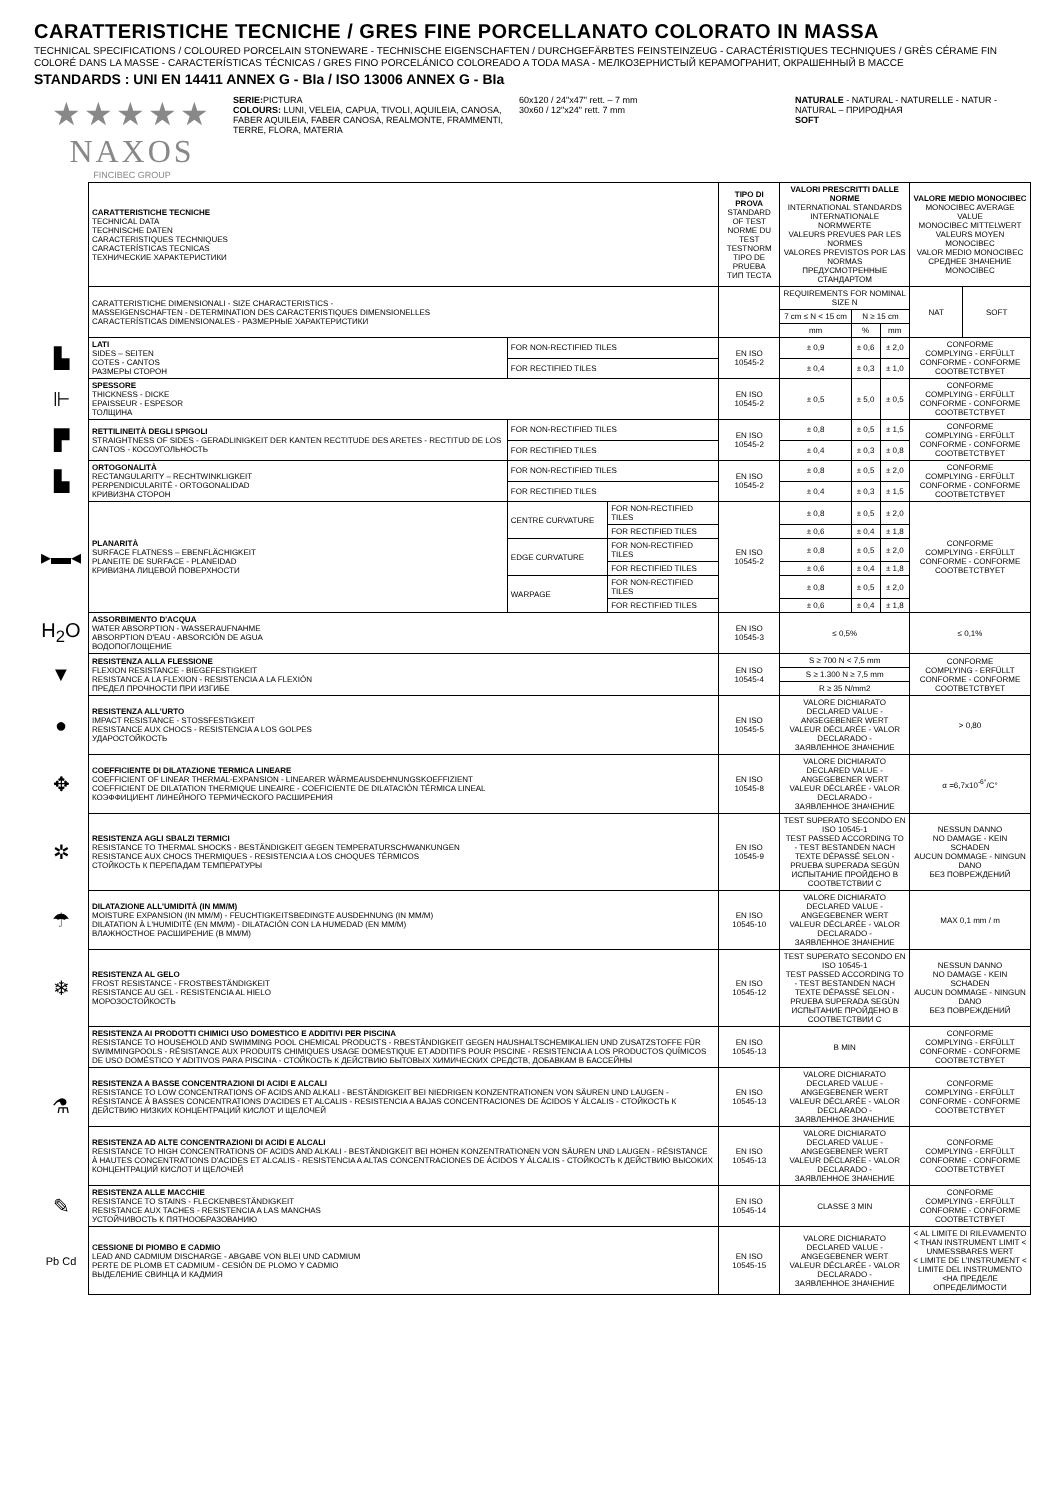CARATTERISTICHE TECNICHE / GRES FINE PORCELLANATO COLORATO IN MASSA
TECHNICAL SPECIFICATIONS / COLOURED PORCELAIN STONEWARE - TECHNISCHE EIGENSCHAFTEN / DURCHGEFÄRBTES FEINSTEINZEUG - CARACTÉRISTIQUES TECHNIQUES / GRÈS CÉRAME FIN COLORÉ DANS LA MASSE - CARACTERÍSTICAS TÉCNICAS / GRES FINO PORCELÁNICO COLOREADO A TODA MASA - МЕЛКОЗЕРНИСТЫЙ КЕРАМОГРАНИТ, ОКРАШЕННЫЙ В МАССЕ
STANDARDS : UNI EN 14411 ANNEX G - BIa / ISO 13006 ANNEX G - BIa
| ★★★★★ NAXOS FINCIBEC GROUP | SERIE: PICTURA COLOURS: LUNI, VELEIA, CAPUA, TIVOLI, AQUILEIA, CANOSA, FABER AQUILEIA, FABER CANOSA, REALMONTE, FRAMMENTI, TERRE, FLORA, MATERIA | 60x120 / 24"x47" rett. – 7 mm 30x60 / 12"x24" rett. 7 mm | NATURALE - NATURAL - NATURELLE - NATUR - NATURAL – ПРИРОДНАЯ SOFT |
| | CARATTERISTICHE TECNICHE TECHNICAL DATA TECHNISCHE DATEN CARACTERISTIQUES TECHNIQUES CARACTERÍSTICAS TECNICAS ТЕХНИЧЕСКИЕ ХАРАКТЕРИСТИКИ | | | TIPO DI PROVA STANDARD OF TEST NORME DU TEST TESTNORM TIPO DE PRUEBA ТИП ТЕСТА | VALORI PRESCRITTI DALLE NORME INTERNATIONAL STANDARDS INTERNATIONALE NORMWERTE VALEURS PREVUES PAR LES NORMES VALORES PREVISTOS POR LAS NORMAS ПРЕДУСМОТРЕННЫЕ СТАНДАРТОМ | | | VALORE MEDIO MONOCIBEC MONOCIBEC AVERAGE VALUE MONOCIBEC MITTELWERT VALEURS MOYEN MONOCIBEC VALOR MEDIO MONOCIBEC СРЕДНЕЕ ЗНАЧЕНИЕ MONOCIBEC | |
| | CARATTERISTICHE DIMENSIONALI - SIZE CHARACTERISTICS - MASSEIGENSCHAFTEN - DETERMINATION DES CARACTERISTIQUES DIMENSIONELLES CARACTERÍSTICAS DIMENSIONALES - РАЗМЕРНЫЕ ХАРАКТЕРИСТИКИ | | | | REQUIREMENTS FOR NOMINAL SIZE N | | | NAT | SOFT |
| | | | | | 7 cm ≤ N < 15 cm | N ≥ 15 cm | | | |
| | | | | | mm | % | mm | | |
| ▙ | LATI SIDES – SEITEN COTES - CANTOS РАЗМЕРЫ СТОРОН | FOR NON-RECTIFIED TILES | | EN ISO 10545-2 | ± 0,9 | ± 0,6 | ± 2,0 | CONFORME COMPLYING - ERFÜLLT CONFORME - CONFORME COOTBETCTBYET | |
| | | FOR RECTIFIED TILES | | | ± 0,4 | ± 0,3 | ± 1,0 | | |
| ⊩ | SPESSORE THICKNESS - DICKE EPAISSEUR - ESPESOR ТОЛЩИНА | | | EN ISO 10545-2 | ± 0,5 | ± 5,0 | ± 0,5 | CONFORME COMPLYING - ERFÜLLT CONFORME - CONFORME COOTBETCTBYET | |
| ▛ | RETTILINEITÀ DEGLI SPIGOLI STRAIGHTNESS OF SIDES - GERADLINIGKEIT DER KANTEN RECTITUDE DES ARETES - RECTITUD DE LOS CANTOS - КОСОУГОЛЬНОСТЬ | FOR NON-RECTIFIED TILES | | EN ISO 10545-2 | ± 0,8 | ± 0,5 | ± 1,5 | CONFORME COMPLYING - ERFÜLLT CONFORME - CONFORME COOTBETCTBYET | |
| | | FOR RECTIFIED TILES | | | ± 0,4 | ± 0,3 | ± 0,8 | | |
| ▙ | ORTOGONALITÀ RECTANGULARITY – RECHTWINKLIGKEIT PERPENDICULARITÉ - ORTOGONALIDAD КРИВИЗНА СТОРОН | FOR NON-RECTIFIED TILES | | EN ISO 10545-2 | ± 0,8 | ± 0,5 | ± 2,0 | CONFORME COMPLYING - ERFÜLLT CONFORME - CONFORME COOTBETCTBYET | |
| | | FOR RECTIFIED TILES | | | ± 0,4 | ± 0,3 | ± 1,5 | | |
| ▸▬◂ | PLANARITÀ SURFACE FLATNESS – EBENFLÄCHIGKEIT PLANEITE DE SURFACE - PLANEIDAD КРИВИЗНА ЛИЦЕВОЙ ПОВЕРХНОСТИ | CENTRE CURVATURE | FOR NON-RECTIFIED TILES | EN ISO 10545-2 | ± 0,8 | ± 0,5 | ± 2,0 | CONFORME COMPLYING - ERFÜLLT CONFORME - CONFORME COOTBETCTBYET | |
| | | | FOR RECTIFIED TILES | | ± 0,6 | ± 0,4 | ± 1,8 | | |
| | | EDGE CURVATURE | FOR NON-RECTIFIED TILES | | ± 0,8 | ± 0,5 | ± 2,0 | | |
| | | | FOR RECTIFIED TILES | | ± 0,6 | ± 0,4 | ± 1,8 | | |
| | | WARPAGE | FOR NON-RECTIFIED TILES | | ± 0,8 | ± 0,5 | ± 2,0 | | |
| | | | FOR RECTIFIED TILES | | ± 0,6 | ± 0,4 | ± 1,8 | | |
| H<sub>2</sub>O | ASSORBIMENTO D'ACQUA WATER ABSORPTION - WASSERAUFNAHME ABSORPTION D'EAU - ABSORCIÓN DE AGUA ВОДОПОГЛОЩЕНИЕ | | | EN ISO 10545-3 | ≤ 0,5% | | | ≤ 0,1% | |
| ▼ | RESISTENZA ALLA FLESSIONE FLEXION RESISTANCE - BIEGEFESTIGKEIT RESISTANCE A LA FLEXION - RESISTENCIA A LA FLEXIÓN ПРЕДЕЛ ПРОЧНОСТИ ПРИ ИЗГИБЕ | | | EN ISO 10545-4 | S ≥ 700 N < 7,5 mm | | | CONFORME COMPLYING - ERFÜLLT CONFORME - CONFORME COOTBETCTBYET | |
| | | | | | S ≥ 1.300 N ≥ 7,5 mm | | | | |
| | | | | | R ≥ 35 N/mm2 | | | | |
| ● | RESISTENZA ALL'URTO IMPACT RESISTANCE - STOSSFESTIGKEIT RESISTANCE AUX CHOCS - RESISTENCIA A LOS GOLPES УДАРОСТОЙКОСТЬ | | | EN ISO 10545-5 | VALORE DICHIARATO DECLARED VALUE - ANGEGEBENER WERT VALEUR DÉCLARÉE - VALOR DECLARADO - ЗАЯВЛЕННОЕ ЗНАЧЕНИЕ | | | > 0,80 | |
| ✥ | COEFFICIENTE DI DILATAZIONE TERMICA LINEARE COEFFICIENT OF LINEAR THERMAL-EXPANSION - LINEARER WÄRMEAUSDEHNUNGSKOEFFIZIENT COEFFICIENT DE DILATATION THERMIQUE LINEAIRE - COEFICIENTE DE DILATACIÓN TÉRMICA LINEAL КОЭФФИЦИЕНТ ЛИНЕЙНОГО ТЕРМИЧЕСКОГО РАСШИРЕНИЯ | | | EN ISO 10545-8 | VALORE DICHIARATO DECLARED VALUE - ANGEGEBENER WERT VALEUR DÉCLARÉE - VALOR DECLARADO - ЗАЯВЛЕННОЕ ЗНАЧЕНИЕ | | | α =6,7x10<sup>-6°</sup>/C° | |
| ✲ | RESISTENZA AGLI SBALZI TERMICI RESISTANCE TO THERMAL SHOCKS - BESTÄNDIGKEIT GEGEN TEMPERATURSCHWANKUNGEN RESISTANCE AUX CHOCS THERMIQUES - RESISTENCIA A LOS CHOQUES TÉRMICOS СТОЙКОСТЬ К ПЕРЕПАДАМ ТЕМПЕРАТУРЫ | | | EN ISO 10545-9 | TEST SUPERATO SECONDO EN ISO 10545-1 TEST PASSED ACCORDING TO - TEST BESTANDEN NACH TEXTE DÉPASSÉ SELON - PRUEBA SUPERADA SEGÚN ИСПЫТАНИЕ ПРОЙДЕНО В СООТВЕТСТВИИ С | | | NESSUN DANNO NO DAMAGE - KEIN SCHADEN AUCUN DOMMAGE - NINGUN DANO БЕЗ ПОВРЕЖДЕНИЙ | |
| ☂ | DILATAZIONE ALL'UMIDITÀ (IN MM/M) MOISTURE EXPANSION (IN MM/M) - FEUCHTIGKEITSBEDINGTE AUSDEHNUNG (IN MM/M) DILATATION À L'HUMIDITÉ (EN MM/M) - DILATACIÓN CON LA HUMEDAD (EN MM/M) ВЛАЖНОСТНОЕ РАСШИРЕНИЕ (В ММ/М) | | | EN ISO 10545-10 | VALORE DICHIARATO DECLARED VALUE - ANGEGEBENER WERT VALEUR DÉCLARÉE - VALOR DECLARADO - ЗАЯВЛЕННОЕ ЗНАЧЕНИЕ | | | MAX 0,1 mm / m | |
| ❄ | RESISTENZA AL GELO FROST RESISTANCE - FROSTBESTÄNDIGKEIT RESISTANCE AU GEL - RESISTENCIA AL HIELO МОРОЗОСТОЙКОСТЬ | | | EN ISO 10545-12 | TEST SUPERATO SECONDO EN ISO 10545-1 TEST PASSED ACCORDING TO - TEST BESTANDEN NACH TEXTE DÉPASSÉ SELON - PRUEBA SUPERADA SEGÚN ИСПЫТАНИЕ ПРОЙДЕНО В СООТВЕТСТВИИ С | | | NESSUN DANNO NO DAMAGE - KEIN SCHADEN AUCUN DOMMAGE - NINGUN DANO БЕЗ ПОВРЕЖДЕНИЙ | |
| ⚗ | RESISTENZA AI PRODOTTI CHIMICI USO DOMESTICO E ADDITIVI PER PISCINA RESISTANCE TO HOUSEHOLD AND SWIMMING POOL CHEMICAL PRODUCTS - RBESTÄNDIGKEIT GEGEN HAUSHALTSCHEMIKALIEN UND ZUSATZSTOFFE FÜR SWIMMINGPOOLS - RÉSISTANCE AUX PRODUITS CHIMIQUES USAGE DOMESTIQUE ET ADDITIFS POUR PISCINE - RESISTENCIA A LOS PRODUCTOS QUÍMICOS DE USO DOMÉSTICO Y ADITIVOS PARA PISCINA - СТОЙКОСТЬ К ДЕЙСТВИЮ БЫТОВЫХ ХИМИЧЕСКИХ СРЕДСТВ, ДОБАВКАМ В БАССЕЙНЫ | | | EN ISO 10545-13 | B MIN | | | CONFORME COMPLYING - ERFÜLLT CONFORME - CONFORME COOTBETCTBYET | |
| | RESISTENZA A BASSE CONCENTRAZIONI DI ACIDI E ALCALI RESISTANCE TO LOW CONCENTRATIONS OF ACIDS AND ALKALI - BESTÄNDIGKEIT BEI NIEDRIGEN KONZENTRATIONEN VON SÄUREN UND LAUGEN - RÉSISTANCE À BASSES CONCENTRATIONS D'ACIDES ET ALCALIS - RESISTENCIA A BAJAS CONCENTRACIONES DE ÁCIDOS Y ÁLCALIS - СТОЙКОСТЬ К ДЕЙСТВИЮ НИЗКИХ КОНЦЕНТРАЦИЙ КИСЛОТ И ЩЕЛОЧЕЙ | | | EN ISO 10545-13 | VALORE DICHIARATO DECLARED VALUE - ANGEGEBENER WERT VALEUR DÉCLARÉE - VALOR DECLARADO - ЗАЯВЛЕННОЕ ЗНАЧЕНИЕ | | | CONFORME COMPLYING - ERFÜLLT CONFORME - CONFORME COOTBETCTBYET | |
| | RESISTENZA AD ALTE CONCENTRAZIONI DI ACIDI E ALCALI RESISTANCE TO HIGH CONCENTRATIONS OF ACIDS AND ALKALI - BESTÄNDIGKEIT BEI HOHEN KONZENTRATIONEN VON SÄUREN UND LAUGEN - RÉSISTANCE À HAUTES CONCENTRATIONS D'ACIDES ET ALCALIS - RESISTENCIA A ALTAS CONCENTRACIONES DE ÁCIDOS Y ÁLCALIS - СТОЙКОСТЬ К ДЕЙСТВИЮ ВЫСОКИХ КОНЦЕНТРАЦИЙ КИСЛОТ И ЩЕЛОЧЕЙ | | | EN ISO 10545-13 | VALORE DICHIARATO DECLARED VALUE - ANGEGEBENER WERT VALEUR DÉCLARÉE - VALOR DECLARADO - ЗАЯВЛЕННОЕ ЗНАЧЕНИЕ | | | CONFORME COMPLYING - ERFÜLLT CONFORME - CONFORME COOTBETCTBYET | |
| ✎ | RESISTENZA ALLE MACCHIE RESISTANCE TO STAINS - FLECKENBESTÄNDIGKEIT RESISTANCE AUX TACHES - RESISTENCIA A LAS MANCHAS УСТОЙЧИВОСТЬ К ПЯТНООБРАЗОВАНИЮ | | | EN ISO 10545-14 | CLASSE 3 MIN | | | CONFORME COMPLYING - ERFÜLLT CONFORME - CONFORME COOTBETCTBYET | |
| Pb Cd | CESSIONE DI PIOMBO E CADMIO LEAD AND CADMIUM DISCHARGE - ABGABE VON BLEI UND CADMIUM PERTE DE PLOMB ET CADMIUM - CESIÓN DE PLOMO Y CADMIO ВЫДЕЛЕНИЕ СВИНЦА И КАДМИЯ | | | EN ISO 10545-15 | VALORE DICHIARATO DECLARED VALUE - ANGEGEBENER WERT VALEUR DÉCLARÉE - VALOR DECLARADO - ЗАЯВЛЕННОЕ ЗНАЧЕНИЕ | | | < AL LIMITE DI RILEVAMENTO < THAN INSTRUMENT LIMIT < UNMESSBARES WERT < LIMITE DE L'INSTRUMENT < LIMITE DEL INSTRUMENTO <НА ПРЕДЕЛЕ ОПРЕДЕЛИМОСТИ | |